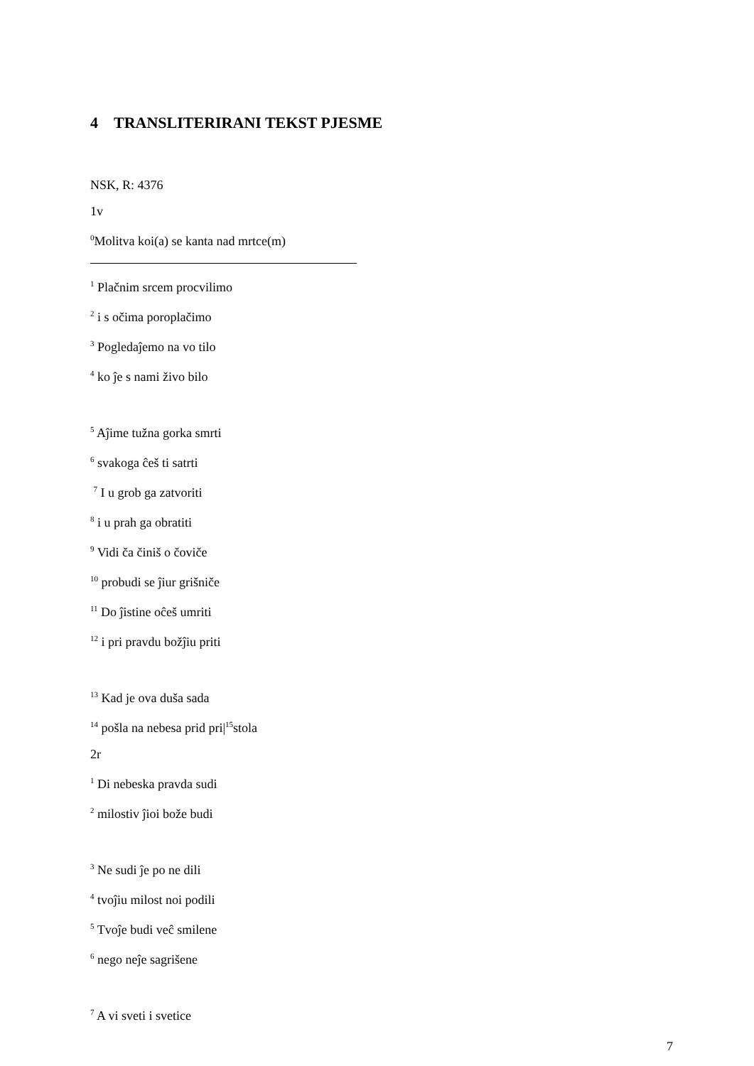4 TRANSLITERIRANI TEKST PJESME
NSK, R: 4376
1v
<sup>0</sup> Molitva koi(a) se kanta nad mrtce(m)
<sup>1</sup> Plačnim srcem procvilimo
<sup>2</sup> i s očima poroplačimo
<sup>3</sup> Pogledaĵemo na vo tilo
<sup>4</sup> ko ĵe s nami živo bilo
<sup>5</sup> Aĵime tužna gorka smrti
<sup>6</sup> svakoga ĉeš ti satrti
<sup>7</sup> I u grob ga zatvoriti
<sup>8</sup> i u prah ga obratiti
<sup>9</sup> Vidi ča činiš o čoviče
<sup>10</sup> probudi se ĵiur grišniče
<sup>11</sup> Do ĵistine oĉeš umriti
<sup>12</sup> i pri pravdu božĵiu priti
<sup>13</sup> Kad je ova duša sada
<sup>14</sup> pošla na nebesa prid pri|<sup>15</sup>stola
2r
<sup>1</sup> Di nebeska pravda sudi
<sup>2</sup> milostiv ĵioi bože budi
<sup>3</sup> Ne sudi ĵe po ne dili
<sup>4</sup> tvoĵiu milost noi podili
<sup>5</sup> Tvoĵe budi veĉ smilene
<sup>6</sup> nego neĵe sagrišene
<sup>7</sup> A vi sveti i svetice
7